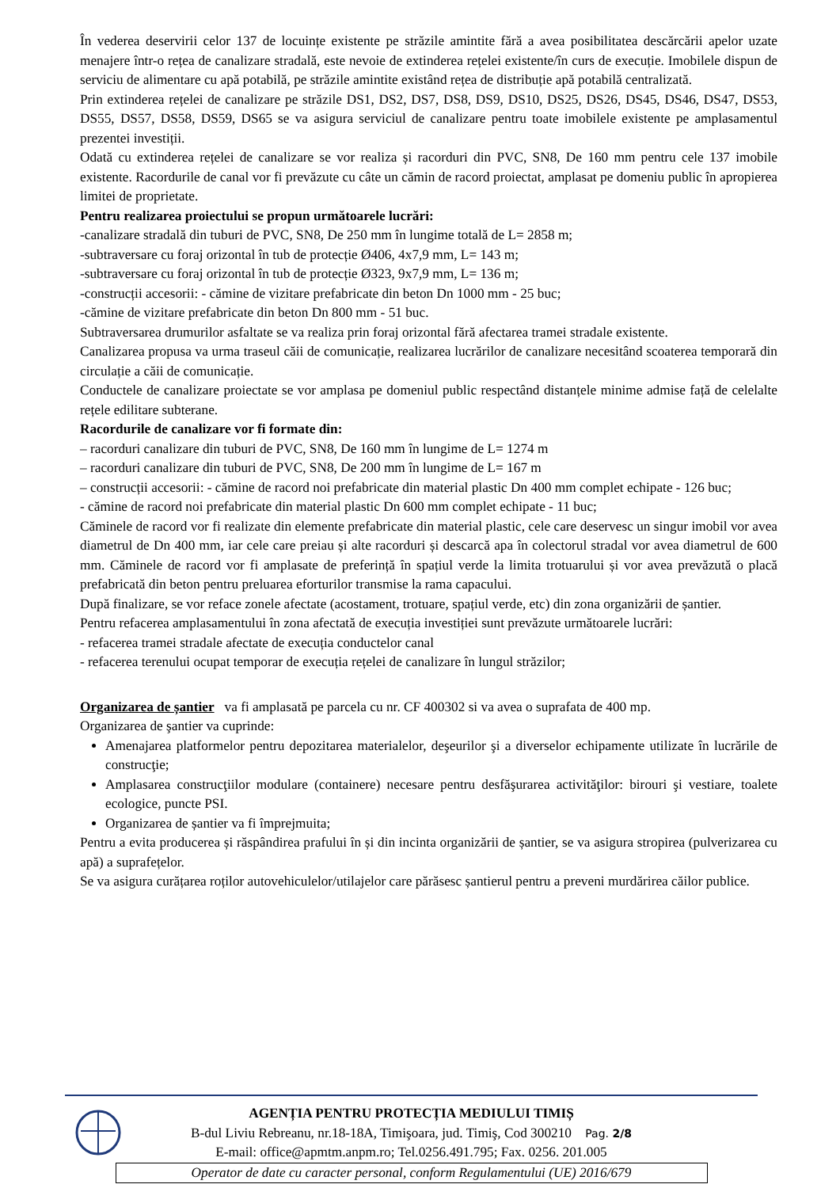În vederea deservirii celor 137 de locuințe existente pe străzile amintite fără a avea posibilitatea descărcării apelor uzate menajere într-o rețea de canalizare stradală, este nevoie de extinderea rețelei existente/în curs de execuție. Imobilele dispun de serviciu de alimentare cu apă potabilă, pe străzile amintite existând rețea de distribuție apă potabilă centralizată.
Prin extinderea rețelei de canalizare pe străzile DS1, DS2, DS7, DS8, DS9, DS10, DS25, DS26, DS45, DS46, DS47, DS53, DS55, DS57, DS58, DS59, DS65 se va asigura serviciul de canalizare pentru toate imobilele existente pe amplasamentul prezentei investiții.
Odată cu extinderea rețelei de canalizare se vor realiza și racorduri din PVC, SN8, De 160 mm pentru cele 137 imobile existente. Racordurile de canal vor fi prevăzute cu câte un cămin de racord proiectat, amplasat pe domeniu public în apropierea limitei de proprietate.
Pentru realizarea proiectului se propun următoarele lucrări:
-canalizare stradală din tuburi de PVC, SN8, De 250 mm în lungime totală de L= 2858 m;
-subtraversare cu foraj orizontal în tub de protecție Ø406, 4x7,9 mm, L= 143 m;
-subtraversare cu foraj orizontal în tub de protecție Ø323, 9x7,9 mm, L= 136 m;
-construcții accesorii: - cămine de vizitare prefabricate din beton Dn 1000 mm - 25 buc;
-cămine de vizitare prefabricate din beton Dn 800 mm - 51 buc.
Subtraversarea drumurilor asfaltate se va realiza prin foraj orizontal fără afectarea tramei stradale existente.
Canalizarea propusa va urma traseul căii de comunicație, realizarea lucrărilor de canalizare necesitând scoaterea temporară din circulație a căii de comunicație.
Conductele de canalizare proiectate se vor amplasa pe domeniul public respectând distanțele minime admise față de celelalte rețele edilitare subterane.
Racordurile de canalizare vor fi formate din:
– racorduri canalizare din tuburi de PVC, SN8, De 160 mm în lungime de L= 1274 m
– racorduri canalizare din tuburi de PVC, SN8, De 200 mm în lungime de L= 167 m
– construcții accesorii: - cămine de racord noi prefabricate din material plastic Dn 400 mm complet echipate - 126 buc;
- cămine de racord noi prefabricate din material plastic Dn 600 mm complet echipate - 11 buc;
Căminele de racord vor fi realizate din elemente prefabricate din material plastic, cele care deservesc un singur imobil vor avea diametrul de Dn 400 mm, iar cele care preiau și alte racorduri și descarcă apa în colectorul stradal vor avea diametrul de 600 mm. Căminele de racord vor fi amplasate de preferință în spațiul verde la limita trotuarului și vor avea prevăzută o placă prefabricată din beton pentru preluarea eforturilor transmise la rama capacului.
După finalizare, se vor reface zonele afectate (acostament, trotuare, spațiul verde, etc) din zona organizării de șantier.
Pentru refacerea amplasamentului în zona afectată de execuția investiției sunt prevăzute următoarele lucrări:
- refacerea tramei stradale afectate de execuția conductelor canal
- refacerea terenului ocupat temporar de execuția rețelei de canalizare în lungul străzilor;
Organizarea de șantier va fi amplasată pe parcela cu nr. CF 400302 si va avea o suprafata de 400 mp.
Organizarea de şantier va cuprinde:
Amenajarea platformelor pentru depozitarea materialelor, deşeurilor şi a diverselor echipamente utilizate în lucrările de construcţie;
Amplasarea construcţiilor modulare (containere) necesare pentru desfăşurarea activităţilor: birouri şi vestiare, toalete ecologice, puncte PSI.
Organizarea de șantier va fi împrejmuita;
Pentru a evita producerea și răspândirea prafului în și din incinta organizării de șantier, se va asigura stropirea (pulverizarea cu apă) a suprafețelor.
Se va asigura curățarea roților autovehiculelor/utilajelor care părăsesc șantierul pentru a preveni murdărirea căilor publice.
AGENȚIA PENTRU PROTECȚIA MEDIULUI TIMIȘ
B-dul Liviu Rebreanu, nr.18-18A, Timişoara, jud. Timiş, Cod 300210 Pag. 2/8
E-mail: office@apmtm.anpm.ro; Tel.0256.491.795; Fax. 0256. 201.005
Operator de date cu caracter personal, conform Regulamentului (UE) 2016/679